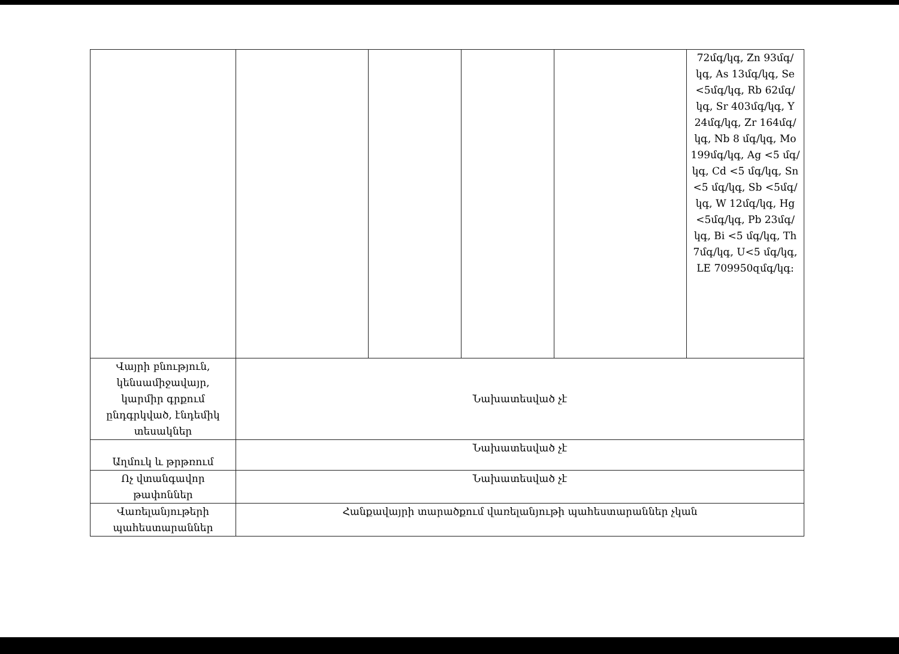| | | | | | 72մգ/կգ, Zn 93մգ/կգ, As 13մգ/կգ, Se <5մգ/կգ, Rb 62մգ/կգ, Sr 403մգ/կգ, Y 24մգ/կգ, Zr 164մգ/կգ, Nb 8 մգ/կգ, Mo 199մգ/կգ, Ag <5 մգ/կգ, Cd <5 մգ/կգ, Sn <5 մգ/կգ, Sb <5մգ/կգ, W 12մգ/կգ, Hg <5մգ/կգ, Pb 23մգ/կգ, Bi <5 մգ/կգ, Th 7մգ/կգ, U<5 մգ/կգ, LE 709950զմգ/կգ: |
| Վայրի բնություն, կենսամիջավայր, կարմիր գրքում ընդգրկված, էնդեմիկ տեսակներ | Նախատեսված չէ | | | | |
| Աղմուկ և թրթռում | Նախատեսված չէ | | | | |
| Ոչ վտանգավոր թափոններ | Նախատեսված չէ | | | | |
| Վառելանյութերի պահեստարաններ | Հանքավայրի տարածքում վառելանյութի պահեստարաններ չկան | | | | |